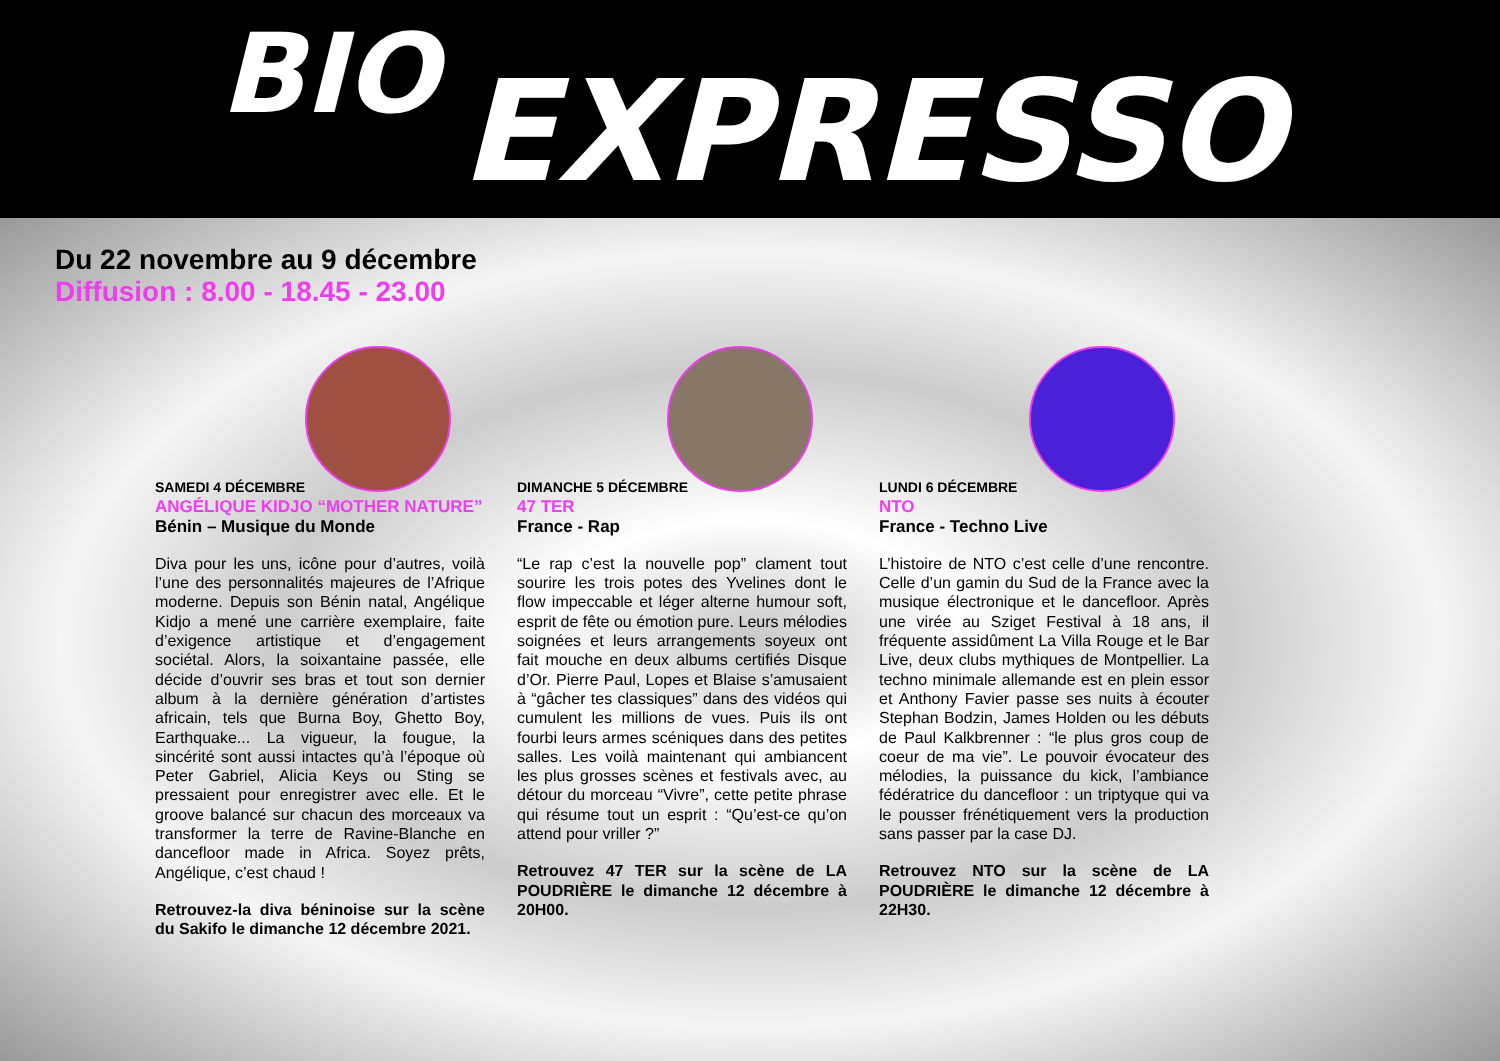BIO EXPRESSO
Du 22 novembre au 9 décembre
Diffusion : 8.00 - 18.45 - 23.00
SAMEDI 4 DÉCEMBRE
ANGÉLIQUE KIDJO “MOTHER NATURE”
Bénin – Musique du Monde
Diva pour les uns, icône pour d’autres, voilà l’une des personnalités majeures de l’Afrique moderne. Depuis son Bénin natal, Angélique Kidjo a mené une carrière exemplaire, faite d’exigence artistique et d’engagement sociétal. Alors, la soixantaine passée, elle décide d’ouvrir ses bras et tout son dernier album à la dernière génération d’artistes africain, tels que Burna Boy, Ghetto Boy, Earthquake... La vigueur, la fougue, la sincérité sont aussi intactes qu’à l’époque où Peter Gabriel, Alicia Keys ou Sting se pressaient pour enregistrer avec elle. Et le groove balancé sur chacun des morceaux va transformer la terre de Ravine-Blanche en dancefloor made in Africa. Soyez prêts, Angélique, c’est chaud !
Retrouvez-la diva béninoise sur la scène du Sakifo le dimanche 12 décembre 2021.
DIMANCHE 5 DÉCEMBRE
47 TER
France - Rap
“Le rap c’est la nouvelle pop” clament tout sourire les trois potes des Yvelines dont le flow impeccable et léger alterne humour soft, esprit de fête ou émotion pure. Leurs mélodies soignées et leurs arrangements soyeux ont fait mouche en deux albums certifiés Disque d’Or. Pierre Paul, Lopes et Blaise s’amusaient à “gâcher tes classiques” dans des vidéos qui cumulent les millions de vues. Puis ils ont fourbi leurs armes scéniques dans des petites salles. Les voilà maintenant qui ambiancent les plus grosses scènes et festivals avec, au détour du morceau “Vivre”, cette petite phrase qui résume tout un esprit : “Qu’est-ce qu’on attend pour vriller ?”
Retrouvez 47 TER sur la scène de LA POUDRIÈRE le dimanche 12 décembre à 20H00.
LUNDI 6 DÉCEMBRE
NTO
France - Techno Live
L’histoire de NTO c’est celle d’une rencontre. Celle d’un gamin du Sud de la France avec la musique électronique et le dancefloor. Après une virée au Sziget Festival à 18 ans, il fréquente assidûment La Villa Rouge et le Bar Live, deux clubs mythiques de Montpellier. La techno minimale allemande est en plein essor et Anthony Favier passe ses nuits à écouter Stephan Bodzin, James Holden ou les débuts de Paul Kalkbrenner : “le plus gros coup de coeur de ma vie”. Le pouvoir évocateur des mélodies, la puissance du kick, l’ambiance fédératrice du dancefloor : un triptyque qui va le pousser frénétiquement vers la production sans passer par la case DJ.
Retrouvez NTO sur la scène de LA POUDRIÈRE le dimanche 12 décembre à 22H30.